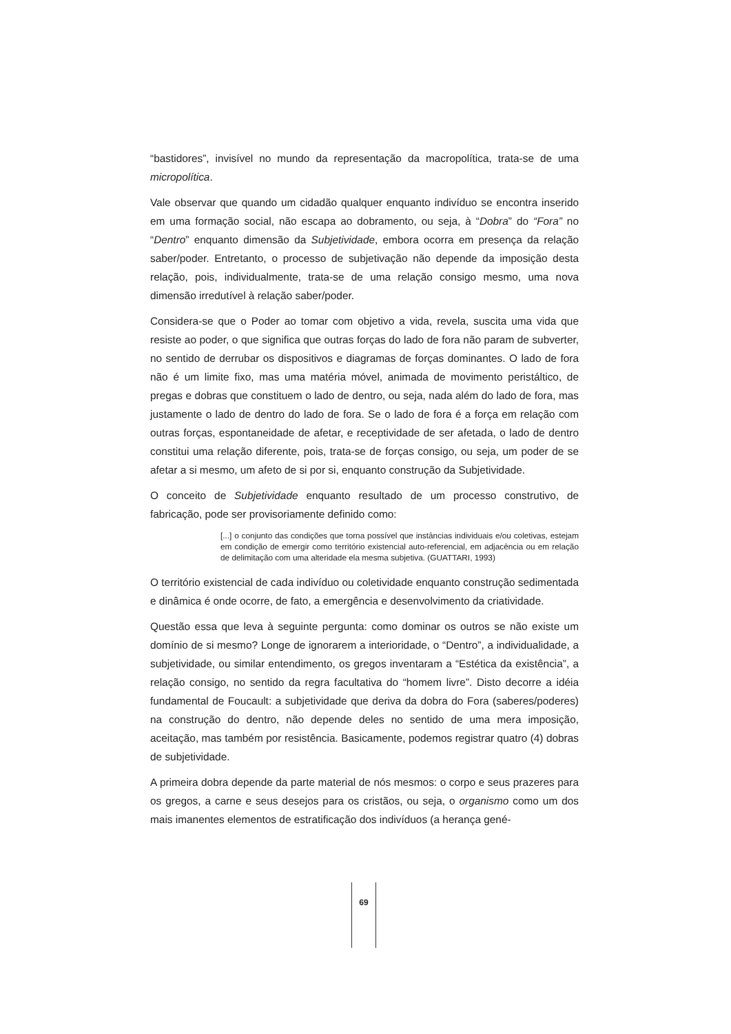“bastidores”, invisível no mundo da representação da macropolítica, trata-se de uma micropolítica.
Vale observar que quando um cidadão qualquer enquanto indivíduo se encontra inserido em uma formação social, não escapa ao dobramento, ou seja, à “Dobra” do “Fora” no “Dentro” enquanto dimensão da Subjetividade, embora ocorra em presença da relação saber/poder. Entretanto, o processo de subjetivação não depende da imposição desta relação, pois, individualmente, trata-se de uma relação consigo mesmo, uma nova dimensão irredutível à relação saber/poder.
Considera-se que o Poder ao tomar com objetivo a vida, revela, suscita uma vida que resiste ao poder, o que significa que outras forças do lado de fora não param de subverter, no sentido de derrubar os dispositivos e diagramas de forças dominantes. O lado de fora não é um limite fixo, mas uma matéria móvel, animada de movimento peristáltico, de pregas e dobras que constituem o lado de dentro, ou seja, nada além do lado de fora, mas justamente o lado de dentro do lado de fora. Se o lado de fora é a força em relação com outras forças, espontaneidade de afetar, e receptividade de ser afetada, o lado de dentro constitui uma relação diferente, pois, trata-se de forças consigo, ou seja, um poder de se afetar a si mesmo, um afeto de si por si, enquanto construção da Subjetividade.
O conceito de Subjetividade enquanto resultado de um processo construtivo, de fabricação, pode ser provisoriamente definido como:
[...] o conjunto das condições que torna possível que instâncias individuais e/ou coletivas, estejam em condição de emergir como território existencial auto-referencial, em adjacência ou em relação de delimitação com uma alteridade ela mesma subjetiva. (GUATTARI, 1993)
O território existencial de cada indivíduo ou coletividade enquanto construção sedimentada e dinâmica é onde ocorre, de fato, a emergência e desenvolvimento da criatividade.
Questão essa que leva à seguinte pergunta: como dominar os outros se não existe um domínio de si mesmo? Longe de ignorarem a interioridade, o “Dentro”, a individualidade, a subjetividade, ou similar entendimento, os gregos inventaram a “Estética da existência”, a relação consigo, no sentido da regra facultativa do “homem livre”. Disto decorre a idéia fundamental de Foucault: a subjetividade que deriva da dobra do Fora (saberes/poderes) na construção do dentro, não depende deles no sentido de uma mera imposição, aceitação, mas também por resistência. Basicamente, podemos registrar quatro (4) dobras de subjetividade.
A primeira dobra depende da parte material de nós mesmos: o corpo e seus prazeres para os gregos, a carne e seus desejos para os cristãos, ou seja, o organismo como um dos mais imanentes elementos de estratificação dos indivíduos (a herança gené-
69